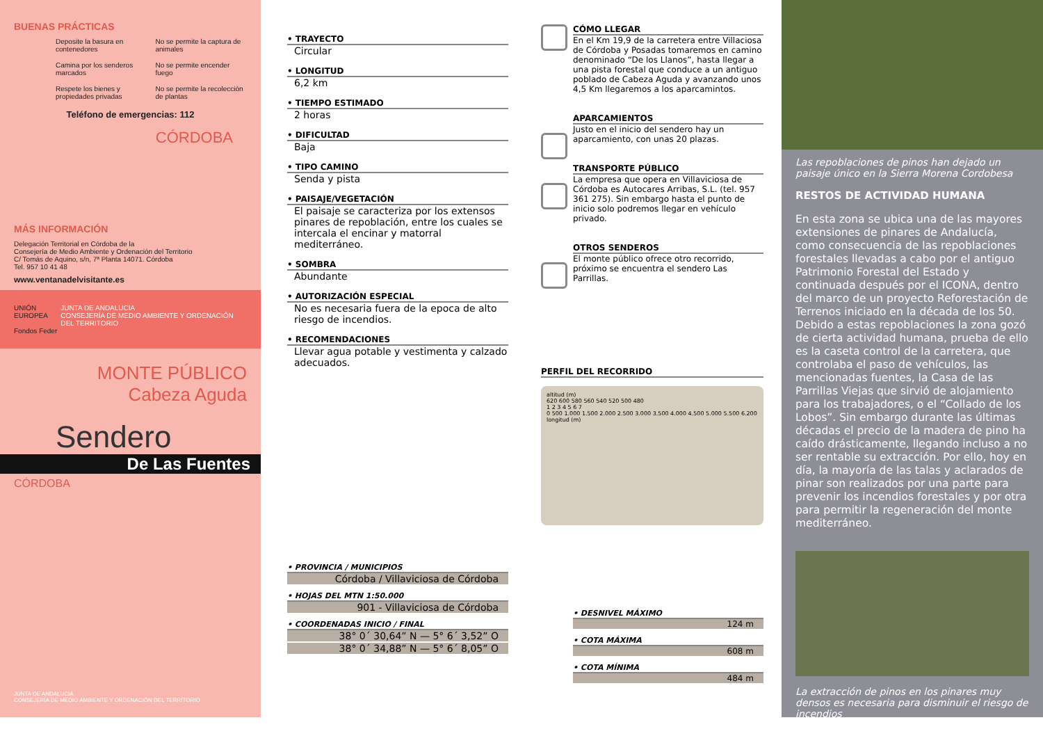BUENAS PRÁCTICAS
Deposite la basura en contenedores
No se permite la captura de animales
Camina por los senderos marcados
No se permite encender fuego
Respete los bienes y propiedades privadas
No se permite la recolección de plantas
Teléfono de emergencias: 112
CÓRDOBA
MÁS INFORMACIÓN
Delegación Territorial en Córdoba de la
Consejería de Medio Ambiente y Ordenación del Territorio
C/ Tomás de Aquino, s/n, 7ª Planta 14071. Córdoba
Tel. 957 10 41 48
www.ventanadelvisitante.es
UNIÓN EUROPEA
Fondos Feder
JUNTA DE ANDALUCIA
CONSEJERÍA DE MEDIO AMBIENTE Y ORDENACIÓN DEL TERRITORIO
MONTE PÚBLICO
Cabeza Aguda
Sendero
De Las Fuentes
CÓRDOBA
JUNTA DE ANDALUCIA
CONSEJERÍA DE MEDIO AMBIENTE Y ORDENACIÓN DEL TERRITORIO
• TRAYECTO
Circular
• LONGITUD
6,2 km
• TIEMPO ESTIMADO
2 horas
• DIFICULTAD
Baja
• TIPO CAMINO
Senda y pista
• PAISAJE/VEGETACIÓN
El paisaje se caracteriza por los extensos pinares de repoblación, entre los cuales se intercala el encinar y matorral mediterráneo.
• SOMBRA
Abundante
• AUTORIZACIÓN ESPECIAL
No es necesaria fuera de la epoca de alto riesgo de incendios.
• RECOMENDACIONES
Llevar agua potable y vestimenta y calzado adecuados.
• PROVINCIA / MUNICIPIOS
Córdoba / Villaviciosa de Córdoba
• HOJAS DEL MTN 1:50.000
901 - Villaviciosa de Córdoba
• COORDENADAS INICIO / FINAL
38° 0´ 30,64” N — 5° 6´ 3,52” O
38° 0´ 34,88” N — 5° 6´ 8,05” O
CÓMO LLEGAR
En el Km 19,9 de la carretera entre Villaciosa de Córdoba y Posadas tomaremos en camino denominado “De los Llanos”, hasta llegar a una pista forestal que conduce a un antiguo poblado de Cabeza Aguda y avanzando unos 4,5 Km llegaremos a los aparcamintos.
APARCAMIENTOS
Justo en el inicio del sendero hay un aparcamiento, con unas 20 plazas.
TRANSPORTE PÚBLICO
La empresa que opera en Villaviciosa de Córdoba es Autocares Arribas, S.L. (tel. 957 361 275). Sin embargo hasta el punto de inicio solo podremos llegar en vehículo privado.
OTROS SENDEROS
El monte público ofrece otro recorrido, próximo se encuentra el sendero Las Parrillas.
PERFIL DEL RECORRIDO
altitud (m)
620 600 580 560 540 520 500 480
1 2 3 4 5 6 7
0 500 1.000 1.500 2.000 2.500 3.000 3.500 4.000 4.500 5.000 5.500 6.200
longitud (m)
• DESNIVEL MÁXIMO
124 m
• COTA MÁXIMA
608 m
• COTA MÍNIMA
484 m
Las repoblaciones de pinos han dejado un paisaje único en la Sierra Morena Cordobesa
RESTOS DE ACTIVIDAD HUMANA
En esta zona se ubica una de las mayores extensiones de pinares de Andalucía, como consecuencia de las repoblaciones forestales llevadas a cabo por el antiguo Patrimonio Forestal del Estado y continuada después por el ICONA, dentro del marco de un proyecto Reforestación de Terrenos iniciado en la década de los 50. Debido a estas repoblaciones la zona gozó de cierta actividad humana, prueba de ello es la caseta control de la carretera, que controlaba el paso de vehículos, las mencionadas fuentes, la Casa de las Parrillas Viejas que sirvió de alojamiento para los trabajadores, o el “Collado de los Lobos”. Sin embargo durante las últimas décadas el precio de la madera de pino ha caído drásticamente, llegando incluso a no ser rentable su extracción. Por ello, hoy en día, la mayoría de las talas y aclarados de pinar son realizados por una parte para prevenir los incendios forestales y por otra para permitir la regeneración del monte mediterráneo.
La extracción de pinos en los pinares muy densos es necesaria para disminuir el riesgo de incendios